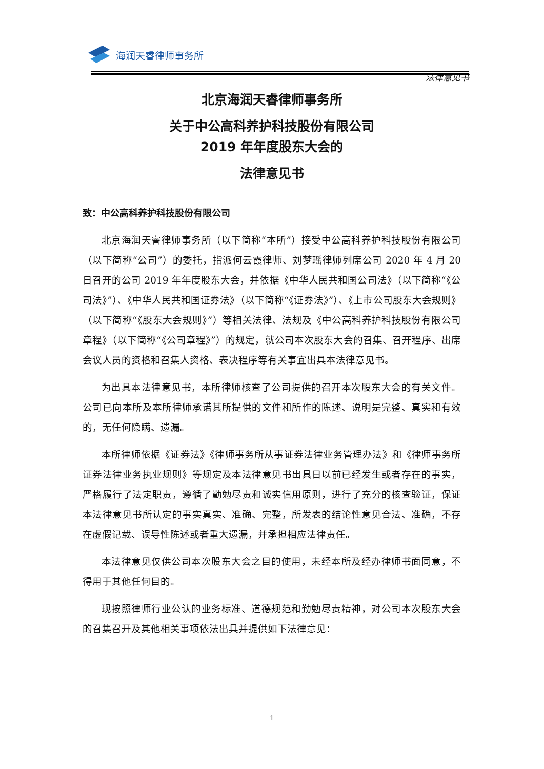海润天睿律师事务所
法律意见书
北京海润天睿律师事务所
关于中公高科养护科技股份有限公司
2019 年年度股东大会的
法律意见书
致：中公高科养护科技股份有限公司
北京海润天睿律师事务所（以下简称“本所”）接受中公高科养护科技股份有限公司（以下简称“公司”）的委托，指派何云霞律师、刘梦瑶律师列席公司 2020 年 4 月 20 日召开的公司 2019 年年度股东大会，并依据《中华人民共和国公司法》（以下简称“《公司法》”）、《中华人民共和国证券法》（以下简称“《证券法》”）、《上市公司股东大会规则》（以下简称“《股东大会规则》”）等相关法律、法规及《中公高科养护科技股份有限公司章程》（以下简称“《公司章程》”）的规定，就公司本次股东大会的召集、召开程序、出席会议人员的资格和召集人资格、表决程序等有关事宜出具本法律意见书。
为出具本法律意见书，本所律师核查了公司提供的召开本次股东大会的有关文件。公司已向本所及本所律师承诺其所提供的文件和所作的陈述、说明是完整、真实和有效的，无任何隐瞒、遗漏。
本所律师依据《证券法》《律师事务所从事证券法律业务管理办法》和《律师事务所证券法律业务执业规则》等规定及本法律意见书出具日以前已经发生或者存在的事实，严格履行了法定职责，遵循了勤勉尽责和诚实信用原则，进行了充分的核查验证，保证本法律意见书所认定的事实真实、准确、完整，所发表的结论性意见合法、准确，不存在虚假记载、误导性陈述或者重大遗漏，并承担相应法律责任。
本法律意见仅供公司本次股东大会之目的使用，未经本所及经办律师书面同意，不得用于其他任何目的。
现按照律师行业公认的业务标准、道德规范和勤勉尽责精神，对公司本次股东大会的召集召开及其他相关事项依法出具并提供如下法律意见：
1